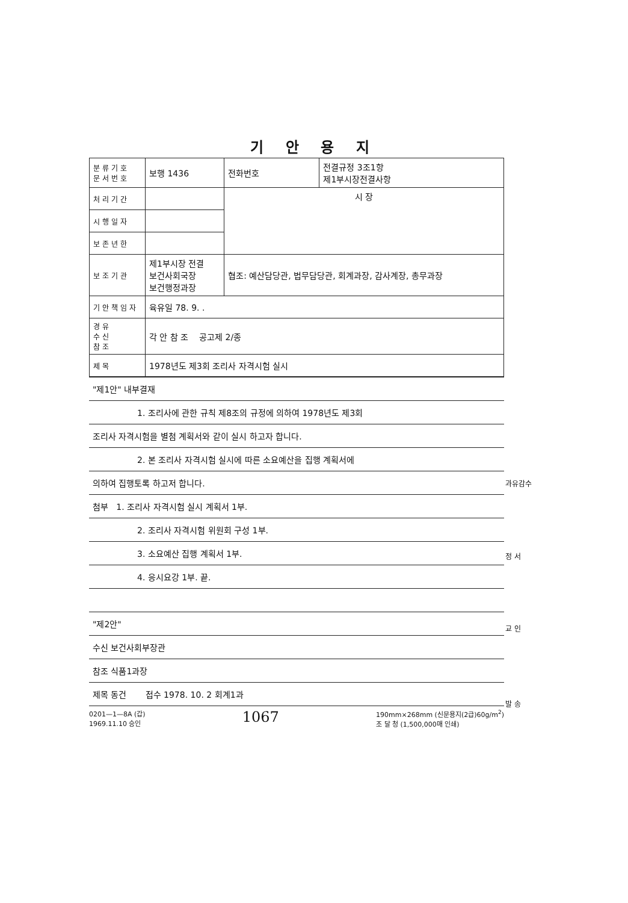기 안 용 지
| 분류기호 문서번호 | 보행 1436 | 전화번호 | 전결규정 3조1항 제1부시장전결사항 |
| 처리기간 | | 시 장 | |
| 시행일자 | | | |
| 보존년한 | | | |
| 보조기관 | 제1부시장 전결 보건사회국장 보건행정과장 | 협조: 예산담당관, 법무담당관, 회계과장, 감사계장, 총무과장 | |
| 기안책임자 | 육유일 78. 9. . | | |
| 경유 수신 참조 | 각 안 참 조 공고제 2/종 | | |
| 제목 | 1978년도 제3회 조리사 자격시험 실시 | | |
| "제1안" 내부결재 |
| 1. 조리사에 관한 규칙 제8조의 규정에 의하여 1978년도 제3회 |
| 조리사 자격시험을 별첨 계획서와 같이 실시 하고자 합니다. |
| 2. 본 조리사 자격시험 실시에 따른 소요예산을 집행 계획서에 |
| 의하여 집행토록 하고저 합니다. |
| 첨부 1. 조리사 자격시험 실시 계획서 1부. |
| 2. 조리사 자격시험 위원회 구성 1부. |
| 3. 소요예산 집행 계획서 1부. |
| 4. 응시요강 1부. 끝. |
| "제2안" |
| 수신 보건사회부장관 |
| 참조 식품1과장 |
| 제목 동건 접수 1978. 10. 2 회계1과 |
0201—1—8A (갑)
1969.11.10 승인 1067 190mm×268mm (신문용지(2급)60g/m<sup>2</sup>)
조 달 청 (1,500,000매 인쇄)
과유감수
정 서
교 인
발 송